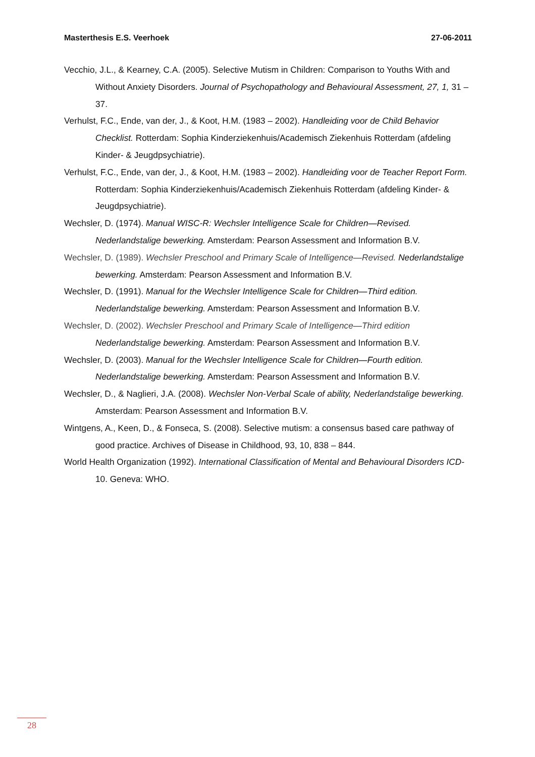Masterthesis E.S. Veerhoek 27-06-2011
Vecchio, J.L., & Kearney, C.A. (2005). Selective Mutism in Children: Comparison to Youths With and Without Anxiety Disorders. Journal of Psychopathology and Behavioural Assessment, 27, 1, 31 – 37.
Verhulst, F.C., Ende, van der, J., & Koot, H.M. (1983 – 2002). Handleiding voor de Child Behavior Checklist. Rotterdam: Sophia Kinderziekenhuis/Academisch Ziekenhuis Rotterdam (afdeling Kinder- & Jeugdpsychiatrie).
Verhulst, F.C., Ende, van der, J., & Koot, H.M. (1983 – 2002). Handleiding voor de Teacher Report Form. Rotterdam: Sophia Kinderziekenhuis/Academisch Ziekenhuis Rotterdam (afdeling Kinder- & Jeugdpsychiatrie).
Wechsler, D. (1974). Manual WISC-R: Wechsler Intelligence Scale for Children—Revised. Nederlandstalige bewerking. Amsterdam: Pearson Assessment and Information B.V.
Wechsler, D. (1989). Wechsler Preschool and Primary Scale of Intelligence—Revised. Nederlandstalige bewerking. Amsterdam: Pearson Assessment and Information B.V.
Wechsler, D. (1991). Manual for the Wechsler Intelligence Scale for Children—Third edition. Nederlandstalige bewerking. Amsterdam: Pearson Assessment and Information B.V.
Wechsler, D. (2002). Wechsler Preschool and Primary Scale of Intelligence—Third edition Nederlandstalige bewerking. Amsterdam: Pearson Assessment and Information B.V.
Wechsler, D. (2003). Manual for the Wechsler Intelligence Scale for Children—Fourth edition. Nederlandstalige bewerking. Amsterdam: Pearson Assessment and Information B.V.
Wechsler, D., & Naglieri, J.A. (2008). Wechsler Non-Verbal Scale of ability, Nederlandstalige bewerking. Amsterdam: Pearson Assessment and Information B.V.
Wintgens, A., Keen, D., & Fonseca, S. (2008). Selective mutism: a consensus based care pathway of good practice. Archives of Disease in Childhood, 93, 10, 838 – 844.
World Health Organization (1992). International Classification of Mental and Behavioural Disorders ICD- 10. Geneva: WHO.
28